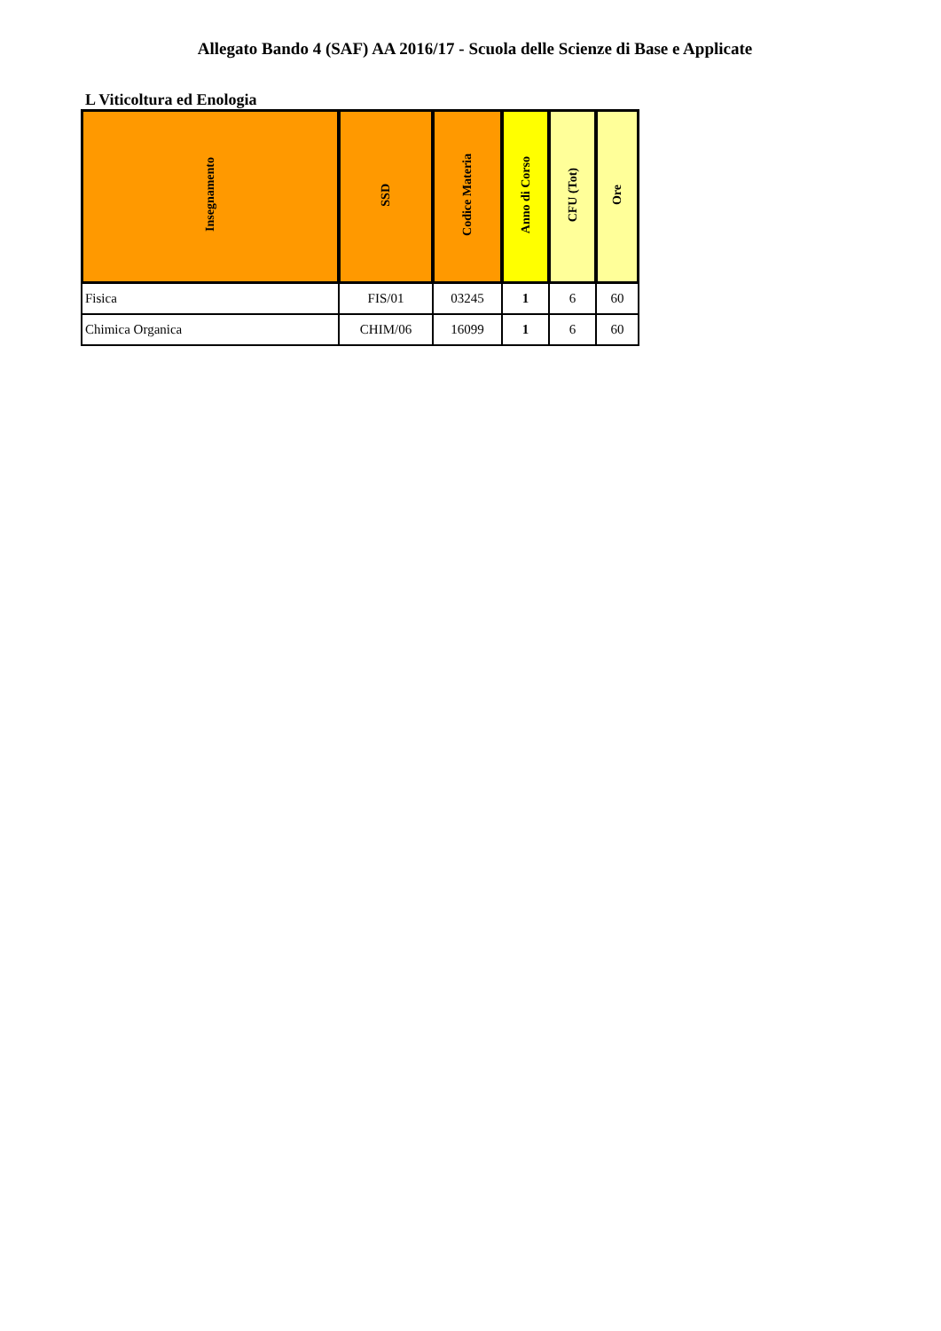Allegato Bando 4 (SAF) AA 2016/17 - Scuola delle Scienze di Base e Applicate
L Viticoltura ed Enologia
| Insegnamento | SSD | Codice Materia | Anno di Corso | CFU (Tot) | Ore |
| --- | --- | --- | --- | --- | --- |
| Fisica | FIS/01 | 03245 | 1 | 6 | 60 |
| Chimica Organica | CHIM/06 | 16099 | 1 | 6 | 60 |